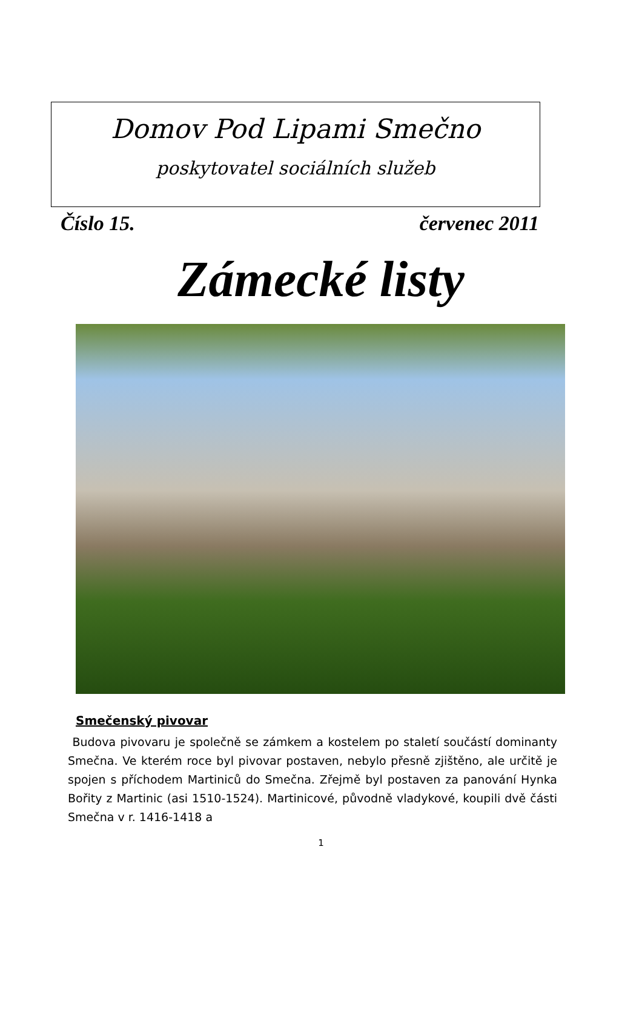Domov Pod Lipami Smečno
poskytovatel sociálních služeb
Číslo 15. červenec 2011
Zámecké listy
Smečenský pivovar
Budova pivovaru je společně se zámkem a kostelem po staletí součástí dominanty Smečna. Ve kterém roce byl pivovar postaven, nebylo přesně zjištěno, ale určitě je spojen s příchodem Martiniců do Smečna. Zřejmě byl postaven za panování Hynka Bořity z Martinic (asi 1510-1524). Martinicové, původně vladykové, koupili dvě části Smečna v r. 1416-1418 a
1